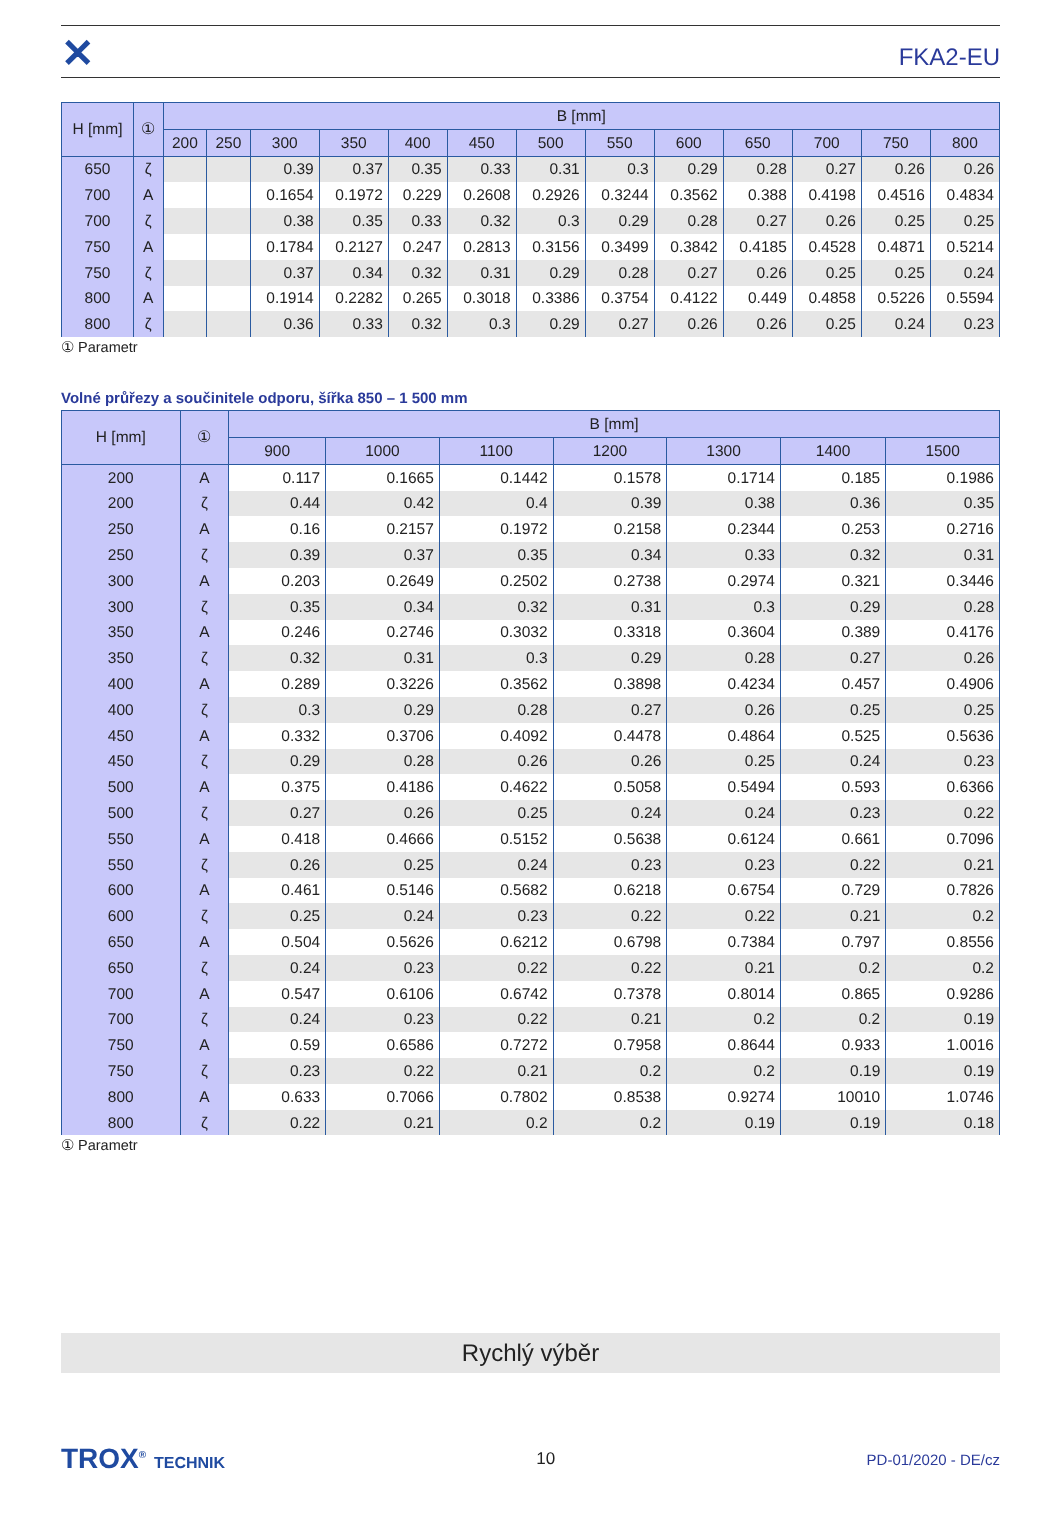✕ FKA2-EU
| H [mm] | ① | B [mm] | | | | | | | | | | | | |
| --- | --- | --- | --- | --- | --- | --- | --- | --- | --- | --- | --- | --- | --- | --- |
| | | 200 | 250 | 300 | 350 | 400 | 450 | 500 | 550 | 600 | 650 | 700 | 750 | 800 |
| 650 | ζ | | | 0.39 | 0.37 | 0.35 | 0.33 | 0.31 | 0.3 | 0.29 | 0.28 | 0.27 | 0.26 | 0.26 |
| 700 | A | | | 0.1654 | 0.1972 | 0.229 | 0.2608 | 0.2926 | 0.3244 | 0.3562 | 0.388 | 0.4198 | 0.4516 | 0.4834 |
| 700 | ζ | | | 0.38 | 0.35 | 0.33 | 0.32 | 0.3 | 0.29 | 0.28 | 0.27 | 0.26 | 0.25 | 0.25 |
| 750 | A | | | 0.1784 | 0.2127 | 0.247 | 0.2813 | 0.3156 | 0.3499 | 0.3842 | 0.4185 | 0.4528 | 0.4871 | 0.5214 |
| 750 | ζ | | | 0.37 | 0.34 | 0.32 | 0.31 | 0.29 | 0.28 | 0.27 | 0.26 | 0.25 | 0.25 | 0.24 |
| 800 | A | | | 0.1914 | 0.2282 | 0.265 | 0.3018 | 0.3386 | 0.3754 | 0.4122 | 0.449 | 0.4858 | 0.5226 | 0.5594 |
| 800 | ζ | | | 0.36 | 0.33 | 0.32 | 0.3 | 0.29 | 0.27 | 0.26 | 0.26 | 0.25 | 0.24 | 0.23 |
① Parametr
Volné průřezy a součinitele odporu, šířka 850 – 1 500 mm
| H [mm] | ① | B [mm] | | | | | | |
| --- | --- | --- | --- | --- | --- | --- | --- | --- |
| | | 900 | 1000 | 1100 | 1200 | 1300 | 1400 | 1500 |
| 200 | A | 0.117 | 0.1665 | 0.1442 | 0.1578 | 0.1714 | 0.185 | 0.1986 |
| 200 | ζ | 0.44 | 0.42 | 0.4 | 0.39 | 0.38 | 0.36 | 0.35 |
| 250 | A | 0.16 | 0.2157 | 0.1972 | 0.2158 | 0.2344 | 0.253 | 0.2716 |
| 250 | ζ | 0.39 | 0.37 | 0.35 | 0.34 | 0.33 | 0.32 | 0.31 |
| 300 | A | 0.203 | 0.2649 | 0.2502 | 0.2738 | 0.2974 | 0.321 | 0.3446 |
| 300 | ζ | 0.35 | 0.34 | 0.32 | 0.31 | 0.3 | 0.29 | 0.28 |
| 350 | A | 0.246 | 0.2746 | 0.3032 | 0.3318 | 0.3604 | 0.389 | 0.4176 |
| 350 | ζ | 0.32 | 0.31 | 0.3 | 0.29 | 0.28 | 0.27 | 0.26 |
| 400 | A | 0.289 | 0.3226 | 0.3562 | 0.3898 | 0.4234 | 0.457 | 0.4906 |
| 400 | ζ | 0.3 | 0.29 | 0.28 | 0.27 | 0.26 | 0.25 | 0.25 |
| 450 | A | 0.332 | 0.3706 | 0.4092 | 0.4478 | 0.4864 | 0.525 | 0.5636 |
| 450 | ζ | 0.29 | 0.28 | 0.26 | 0.26 | 0.25 | 0.24 | 0.23 |
| 500 | A | 0.375 | 0.4186 | 0.4622 | 0.5058 | 0.5494 | 0.593 | 0.6366 |
| 500 | ζ | 0.27 | 0.26 | 0.25 | 0.24 | 0.24 | 0.23 | 0.22 |
| 550 | A | 0.418 | 0.4666 | 0.5152 | 0.5638 | 0.6124 | 0.661 | 0.7096 |
| 550 | ζ | 0.26 | 0.25 | 0.24 | 0.23 | 0.23 | 0.22 | 0.21 |
| 600 | A | 0.461 | 0.5146 | 0.5682 | 0.6218 | 0.6754 | 0.729 | 0.7826 |
| 600 | ζ | 0.25 | 0.24 | 0.23 | 0.22 | 0.22 | 0.21 | 0.2 |
| 650 | A | 0.504 | 0.5626 | 0.6212 | 0.6798 | 0.7384 | 0.797 | 0.8556 |
| 650 | ζ | 0.24 | 0.23 | 0.22 | 0.22 | 0.21 | 0.2 | 0.2 |
| 700 | A | 0.547 | 0.6106 | 0.6742 | 0.7378 | 0.8014 | 0.865 | 0.9286 |
| 700 | ζ | 0.24 | 0.23 | 0.22 | 0.21 | 0.2 | 0.2 | 0.19 |
| 750 | A | 0.59 | 0.6586 | 0.7272 | 0.7958 | 0.8644 | 0.933 | 1.0016 |
| 750 | ζ | 0.23 | 0.22 | 0.21 | 0.2 | 0.2 | 0.19 | 0.19 |
| 800 | A | 0.633 | 0.7066 | 0.7802 | 0.8538 | 0.9274 | 10010 | 1.0746 |
| 800 | ζ | 0.22 | 0.21 | 0.2 | 0.2 | 0.19 | 0.19 | 0.18 |
① Parametr
Rychlý výběr
TROX<sup>®</sup> TECHNIK 10 PD-01/2020 - DE/cz